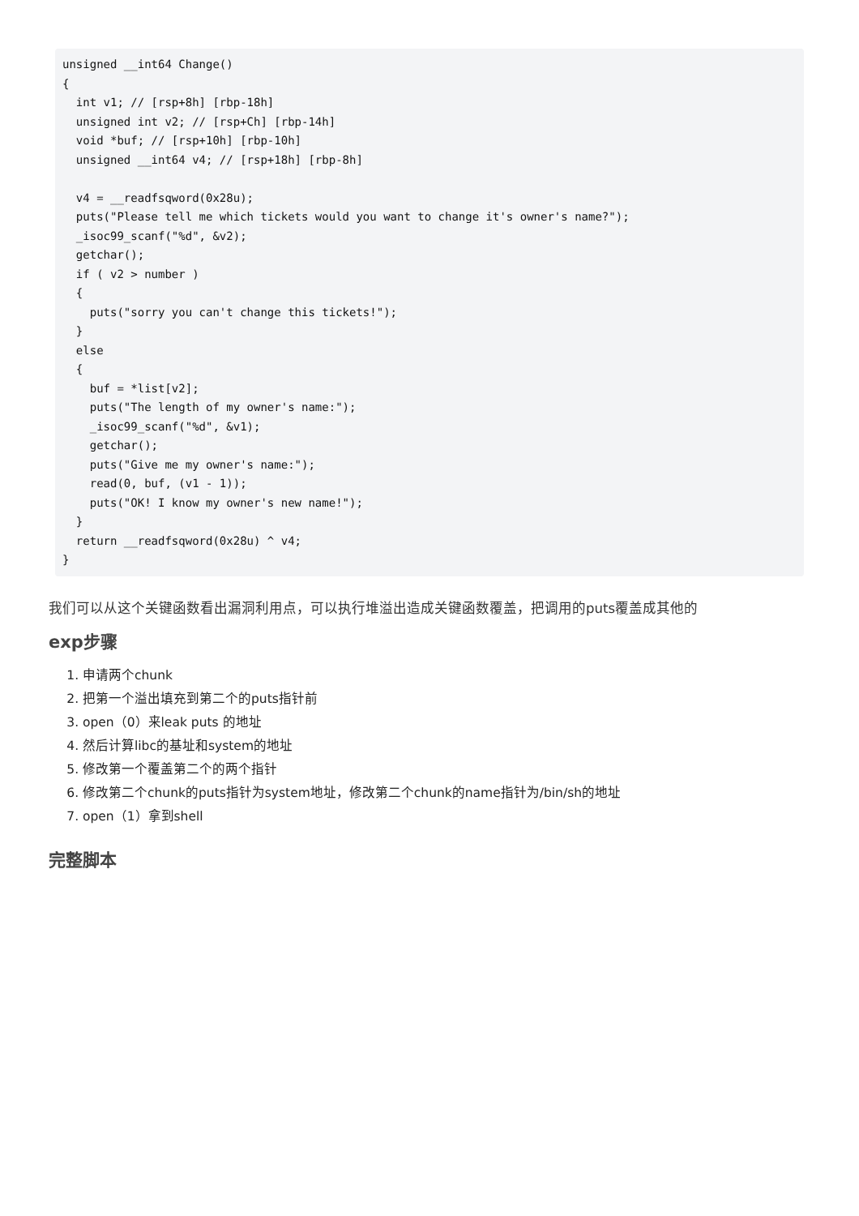unsigned __int64 Change()
{
  int v1; // [rsp+8h] [rbp-18h]
  unsigned int v2; // [rsp+Ch] [rbp-14h]
  void *buf; // [rsp+10h] [rbp-10h]
  unsigned __int64 v4; // [rsp+18h] [rbp-8h]

  v4 = __readfsqword(0x28u);
  puts("Please tell me which tickets would you want to change it's owner's name?");
  _isoc99_scanf("%d", &v2);
  getchar();
  if ( v2 > number )
  {
    puts("sorry you can't change this tickets!");
  }
  else
  {
    buf = *list[v2];
    puts("The length of my owner's name:");
    _isoc99_scanf("%d", &v1);
    getchar();
    puts("Give me my owner's name:");
    read(0, buf, (v1 - 1));
    puts("OK! I know my owner's new name!");
  }
  return __readfsqword(0x28u) ^ v4;
}
我们可以从这个关键函数看出漏洞利用点，可以执行堆溢出造成关键函数覆盖，把调用的puts覆盖成其他的
exp步骤
1. 申请两个chunk
2. 把第一个溢出填充到第二个的puts指针前
3. open（0）来leak puts 的地址
4. 然后计算libc的基址和system的地址
5. 修改第一个覆盖第二个的两个指针
6. 修改第二个chunk的puts指针为system地址，修改第二个chunk的name指针为/bin/sh的地址
7. open（1）拿到shell
完整脚本